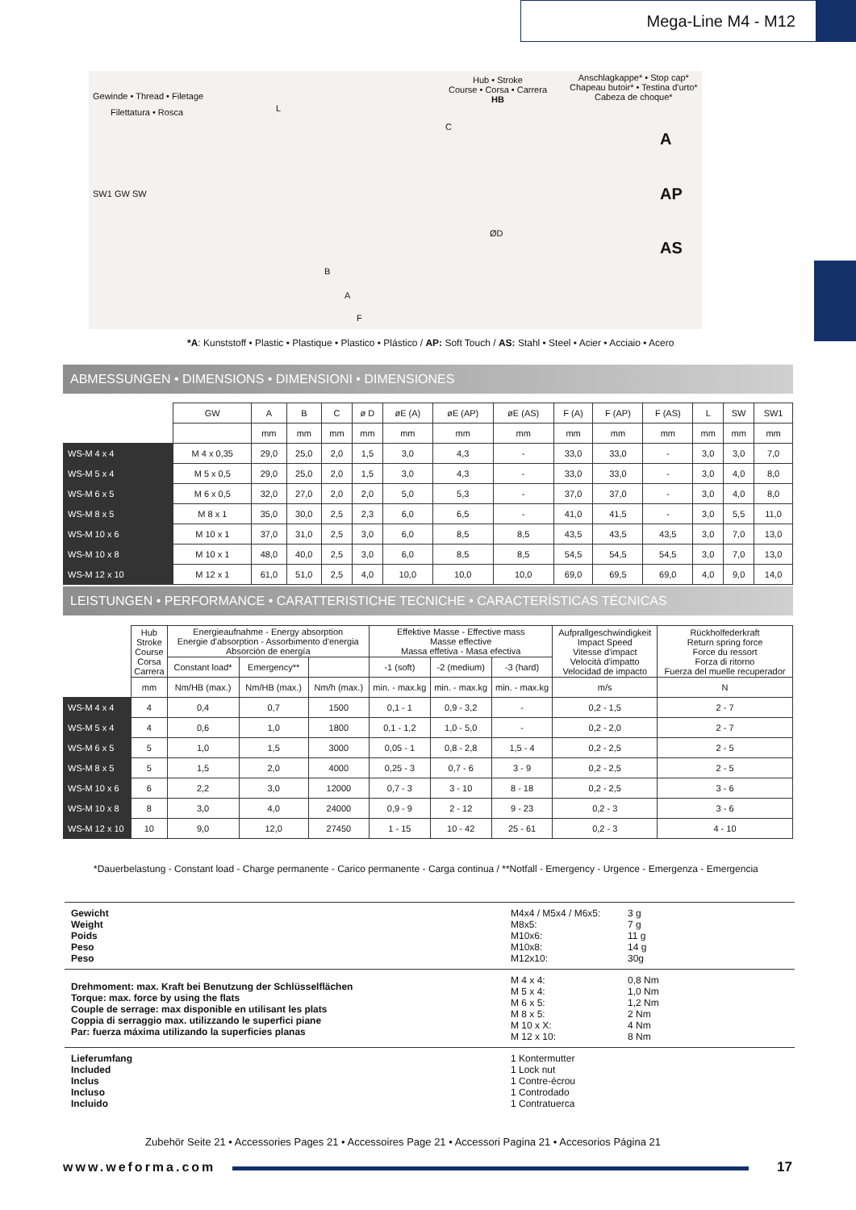Mega-Line M4 - M12
Gewinde • Thread • Filetage
Filettatura • Rosca
Hub • Stroke
Course • Corsa • Carrera
HB
Anschlagkappe* • Stop cap*
Chapeau butoir* • Testina d'urto*
Cabeza de choque*
SW1 GW SW
L
C
ØD
B
A
F
A
AP
AS
*A: Kunststoff • Plastic • Plastique • Plastico • Plástico / AP: Soft Touch / AS: Stahl • Steel • Acier • Acciaio • Acero
ABMESSUNGEN • DIMENSIONS • DIMENSIONI • DIMENSIONES
| | GW | A | B | C | ø D | øE (A) | øE (AP) | øE (AS) | F (A) | F (AP) | F (AS) | L | SW | SW1 |
| | | mm | mm | mm | mm | mm | mm | mm | mm | mm | mm | mm | mm | mm |
| WS-M 4 x 4 | M 4 x 0,35 | 29,0 | 25,0 | 2,0 | 1,5 | 3,0 | 4,3 | - | 33,0 | 33,0 | - | 3,0 | 3,0 | 7,0 |
| WS-M 5 x 4 | M 5 x 0,5 | 29,0 | 25,0 | 2,0 | 1,5 | 3,0 | 4,3 | - | 33,0 | 33,0 | - | 3,0 | 4,0 | 8,0 |
| WS-M 6 x 5 | M 6 x 0,5 | 32,0 | 27,0 | 2,0 | 2,0 | 5,0 | 5,3 | - | 37,0 | 37,0 | - | 3,0 | 4,0 | 8,0 |
| WS-M 8 x 5 | M 8 x 1 | 35,0 | 30,0 | 2,5 | 2,3 | 6,0 | 6,5 | - | 41,0 | 41,5 | - | 3,0 | 5,5 | 11,0 |
| WS-M 10 x 6 | M 10 x 1 | 37,0 | 31,0 | 2,5 | 3,0 | 6,0 | 8,5 | 8,5 | 43,5 | 43,5 | 43,5 | 3,0 | 7,0 | 13,0 |
| WS-M 10 x 8 | M 10 x 1 | 48,0 | 40,0 | 2,5 | 3,0 | 6,0 | 8,5 | 8,5 | 54,5 | 54,5 | 54,5 | 3,0 | 7,0 | 13,0 |
| WS-M 12 x 10 | M 12 x 1 | 61,0 | 51,0 | 2,5 | 4,0 | 10,0 | 10,0 | 10,0 | 69,0 | 69,5 | 69,0 | 4,0 | 9,0 | 14,0 |
LEISTUNGEN • PERFORMANCE • CARATTERISTICHE TECNICHE • CARACTERÍSTICAS TÉCNICAS
| | Hub Stroke Course Corsa Carrera | Energieaufnahme - Energy absorption Energie d'absorption - Assorbimento d'energia Absorción de energía | | | Effektive Masse - Effective mass Masse effective Massa effetiva - Masa efectiva | | | Aufprallgeschwindigkeit Impact Speed Vitesse d'impact Velocità d'impatto Velocidad de impacto | Rückholfederkraft Return spring force Force du ressort Forza di ritorno Fuerza del muelle recuperador |
| | | Constant load* | Emergency** | | -1 (soft) | -2 (medium) | -3 (hard) | | |
| | mm | Nm/HB (max.) | Nm/HB (max.) | Nm/h (max.) | min. - max.kg | min. - max.kg | min. - max.kg | m/s | N |
| WS-M 4 x 4 | 4 | 0,4 | 0,7 | 1500 | 0,1 - 1 | 0,9 - 3,2 | - | 0,2 - 1,5 | 2 - 7 |
| WS-M 5 x 4 | 4 | 0,6 | 1,0 | 1800 | 0,1 - 1,2 | 1,0 - 5,0 | - | 0,2 - 2,0 | 2 - 7 |
| WS-M 6 x 5 | 5 | 1,0 | 1,5 | 3000 | 0,05 - 1 | 0,8 - 2,8 | 1,5 - 4 | 0,2 - 2,5 | 2 - 5 |
| WS-M 8 x 5 | 5 | 1,5 | 2,0 | 4000 | 0,25 - 3 | 0,7 - 6 | 3 - 9 | 0,2 - 2,5 | 2 - 5 |
| WS-M 10 x 6 | 6 | 2,2 | 3,0 | 12000 | 0,7 - 3 | 3 - 10 | 8 - 18 | 0,2 - 2,5 | 3 - 6 |
| WS-M 10 x 8 | 8 | 3,0 | 4,0 | 24000 | 0,9 - 9 | 2 - 12 | 9 - 23 | 0,2 - 3 | 3 - 6 |
| WS-M 12 x 10 | 10 | 9,0 | 12,0 | 27450 | 1 - 15 | 10 - 42 | 25 - 61 | 0,2 - 3 | 4 - 10 |
*Dauerbelastung - Constant load - Charge permanente - Carico permanente - Carga continua / **Notfall - Emergency - Urgence - Emergenza - Emergencia
Gewicht
Weight
Poids
Peso
Peso
M4x4 / M5x4 / M6x5:
M8x5:
M10x6:
M10x8:
M12x10:
3 g
7 g
11 g
14 g
30g
Drehmoment: max. Kraft bei Benutzung der Schlüsselflächen
Torque: max. force by using the flats
Couple de serrage: max disponible en utilisant les plats
Coppia di serraggio max. utilizzando le superfici piane
Par: fuerza máxima utilizando la superficies planas
M 4 x 4:
M 5 x 4:
M 6 x 5:
M 8 x 5:
M 10 x X:
M 12 x 10:
0,8 Nm
1,0 Nm
1,2 Nm
2 Nm
4 Nm
8 Nm
Lieferumfang
Included
Inclus
Incluso
Incluido
1 Kontermutter
1 Lock nut
1 Contre-écrou
1 Controdado
1 Contratuerca
Zubehör Seite 21 • Accessories Pages 21 • Accessoires Page 21 • Accessori Pagina 21 • Accesorios Página 21
www.weforma.com 17